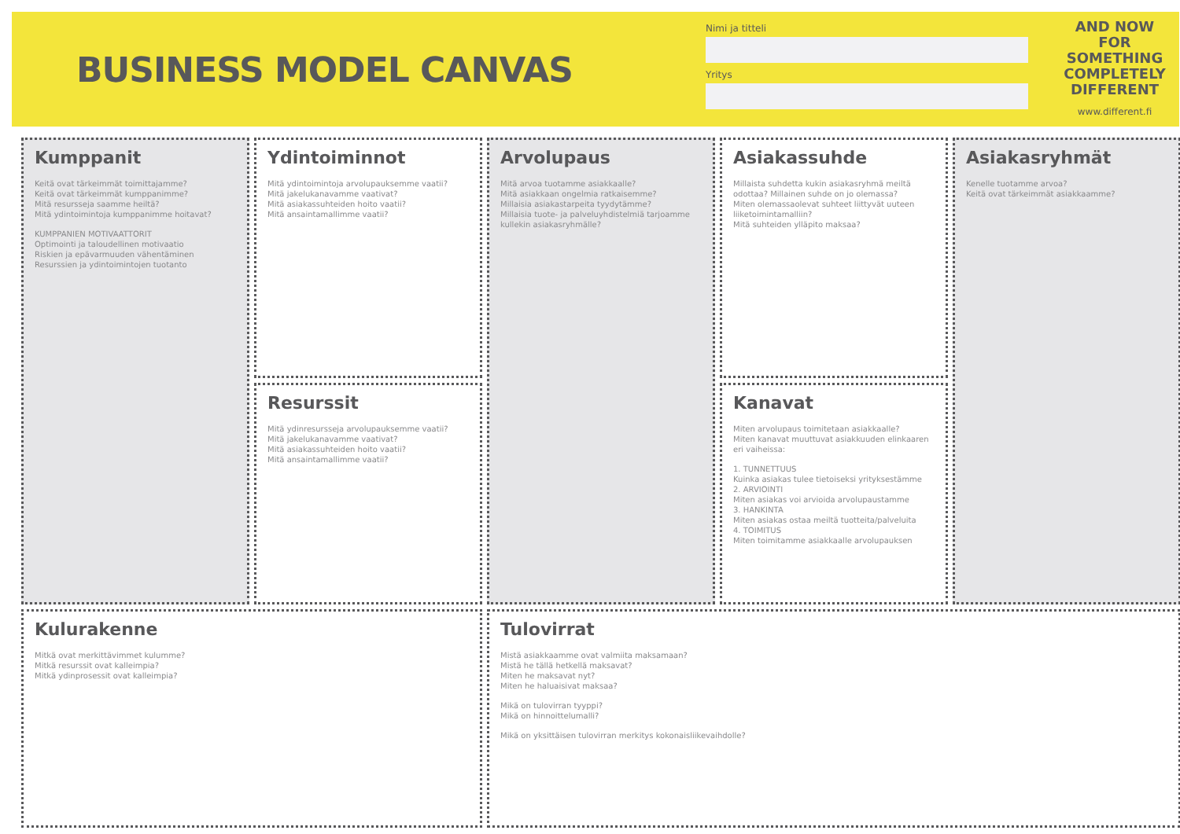BUSINESS MODEL CANVAS
Nimi ja titteli
Yritys
AND NOW FOR SOMETHING COMPLETELY DIFFERENT
www.different.fi
Kumppanit
Keitä ovat tärkeimmät toimittajamme?
Keitä ovat tärkeimmät kumppanimme?
Mitä resursseja saamme heiltä?
Mitä ydintoimintoja kumppanimme hoitavat?
KUMPPANIEN MOTIVAATTORIT
Optimointi ja taloudellinen motivaatio
Riskien ja epävarmuuden vähentäminen
Resurssien ja ydintoimintojen tuotanto
Ydintoiminnot
Mitä ydintoimintoja arvolupauksemme vaatii?
Mitä jakelukanavamme vaativat?
Mitä asiakassuhteiden hoito vaatii?
Mitä ansaintamallimme vaatii?
Arvolupaus
Mitä arvoa tuotamme asiakkaalle?
Mitä asiakkaan ongelmia ratkaisemme?
Millaisia asiakastarpeita tyydytämme?
Millaisia tuote- ja palveluyhdistelmiä tarjoamme kullekin asiakasryhmälle?
Asiakassuhde
Millaista suhdetta kukin asiakasryhmä meiltä odottaa? Millainen suhde on jo olemassa?
Miten olemassaolevat suhteet liittyvät uuteen liiketoimintamalliin?
Mitä suhteiden ylläpito maksaa?
Asiakasryhmät
Kenelle tuotamme arvoa?
Keitä ovat tärkeimmät asiakkaamme?
Resurssit
Mitä ydinresursseja arvolupauksemme vaatii?
Mitä jakelukanavamme vaativat?
Mitä asiakassuhteiden hoito vaatii?
Mitä ansaintamallimme vaatii?
Kanavat
Miten arvolupaus toimitetaan asiakkaalle?
Miten kanavat muuttuvat asiakkuuden elinkaaren eri vaiheissa:
1. TUNNETTUUS
Kuinka asiakas tulee tietoiseksi yrityksestämme
2. ARVIOINTI
Miten asiakas voi arvioida arvolupaustamme
3. HANKINTA
Miten asiakas ostaa meiltä tuotteita/palveluita
4. TOIMITUS
Miten toimitamme asiakkaalle arvolupauksen
Kulurakenne
Mitkä ovat merkittävimmet kulumme?
Mitkä resurssit ovat kalleimpia?
Mitkä ydinprosessit ovat kalleimpia?
Tulovirrat
Mistä asiakkaamme ovat valmiita maksamaan?
Mistä he tällä hetkellä maksavat?
Miten he maksavat nyt?
Miten he haluaisivat maksaa?
Mikä on tulovirran tyyppi?
Mikä on hinnoittelumalli?
Mikä on yksittäisen tulovirran merkitys kokonaisliikevaihdolle?